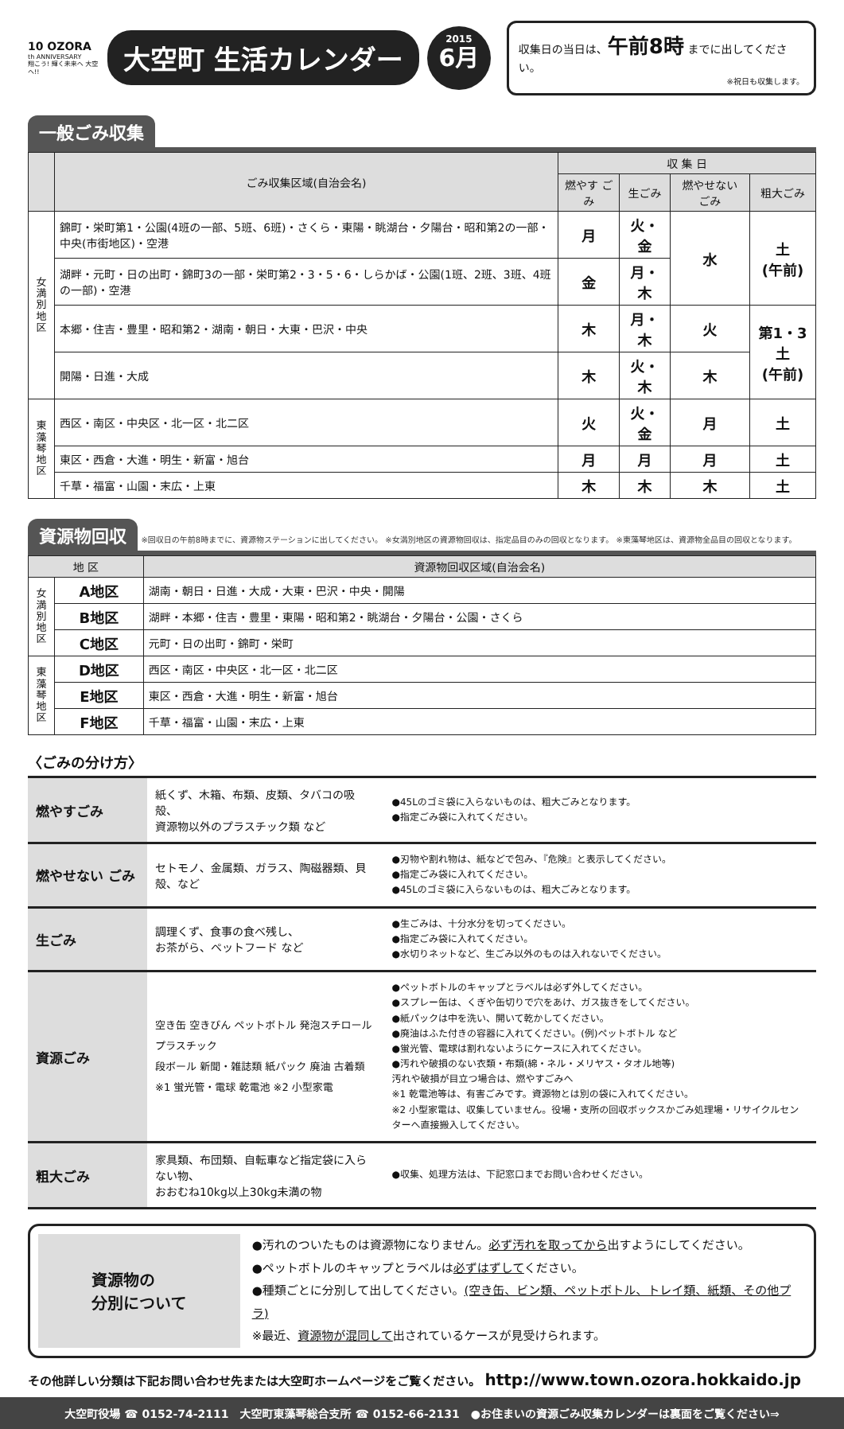10 OZORA
th ANNIVERSARY
翔こう! 輝く未来へ 大空へ!!
大空町 生活カレンダー
2015
6月
収集日の当日は、午前8時 までに出してください。
※祝日も収集します。
一般ごみ収集
| | ごみ収集区域(自治会名) | 収 集 日 | | | |
| --- | --- | --- | --- | --- | --- |
| | | 燃やす ごみ | 生ごみ | 燃やせない ごみ | 粗大ごみ |
| 女満別地区 | 錦町・栄町第1・公園(4班の一部、5班、6班)・さくら・東陽・眺湖台・夕陽台・昭和第2の一部・中央(市街地区)・空港 | 月 | 火・金 | 水 | 土 (午前) |
| | 湖畔・元町・日の出町・錦町3の一部・栄町第2・3・5・6・しらかば・公園(1班、2班、3班、4班の一部)・空港 | 金 | 月・木 | | |
| | 本郷・住吉・豊里・昭和第2・湖南・朝日・大東・巴沢・中央 | 木 | 月・木 | 火 | 第1・3土 (午前) |
| | 開陽・日進・大成 | 木 | 火・木 | 木 | |
| 東藻琴地区 | 西区・南区・中央区・北一区・北二区 | 火 | 火・金 | 月 | 土 |
| | 東区・西倉・大進・明生・新富・旭台 | 月 | 月 | 月 | 土 |
| | 千草・福富・山園・末広・上東 | 木 | 木 | 木 | 土 |
資源物回収 ※回収日の午前8時までに、資源物ステーションに出してください。 ※女満別地区の資源物回収は、指定品目のみの回収となります。 ※東藻琴地区は、資源物全品目の回収となります。
| 地 区 | | 資源物回収区域(自治会名) |
| --- | --- | --- |
| 女満別地区 | A地区 | 湖南・朝日・日進・大成・大東・巴沢・中央・開陽 |
| | B地区 | 湖畔・本郷・住吉・豊里・東陽・昭和第2・眺湖台・夕陽台・公園・さくら |
| | C地区 | 元町・日の出町・錦町・栄町 |
| 東藻琴地区 | D地区 | 西区・南区・中央区・北一区・北二区 |
| | E地区 | 東区・西倉・大進・明生・新富・旭台 |
| | F地区 | 千草・福富・山園・末広・上東 |
〈ごみの分け方〉
| 燃やすごみ | 紙くず、木箱、布類、皮類、タバコの吸殻、 資源物以外のプラスチック類 など | ●45Lのゴミ袋に入らないものは、粗大ごみとなります。 ●指定ごみ袋に入れてください。 |
| 燃やせない ごみ | セトモノ、金属類、ガラス、陶磁器類、貝殻、など | ●刃物や割れ物は、紙などで包み、『危険』と表示してください。 ●指定ごみ袋に入れてください。 ●45Lのゴミ袋に入らないものは、粗大ごみとなります。 |
| 生ごみ | 調理くず、食事の食べ残し、 お茶がら、ペットフード など | ●生ごみは、十分水分を切ってください。 ●指定ごみ袋に入れてください。 ●水切りネットなど、生ごみ以外のものは入れないでください。 |
| 資源ごみ | 空き缶 空きびん ペットボトル 発泡スチロール プラスチック 段ボール 新聞・雑誌類 紙パック 廃油 古着類 ※1 蛍光管・電球 乾電池 ※2 小型家電 | ●ペットボトルのキャップとラベルは必ず外してください。 ●スプレー缶は、くぎや缶切りで穴をあけ、ガス抜きをしてください。 ●紙パックは中を洗い、開いて乾かしてください。 ●廃油はふた付きの容器に入れてください。(例)ペットボトル など ●蛍光管、電球は割れないようにケースに入れてください。 ●汚れや破損のない衣類・布類(綿・ネル・メリヤス・タオル地等) 汚れや破損が目立つ場合は、燃やすごみへ ※1 乾電池等は、有害ごみです。資源物とは別の袋に入れてください。 ※2 小型家電は、収集していません。役場・支所の回収ボックスかごみ処理場・リサイクルセンターへ直接搬入してください。 |
| 粗大ごみ | 家具類、布団類、自転車など指定袋に入らない物、 おおむね10kg以上30kg未満の物 | ●収集、処理方法は、下記窓口までお問い合わせください。 |
資源物の
分別について
●汚れのついたものは資源物になりません。必ず汚れを取ってから出すようにしてください。
●ペットボトルのキャップとラベルは必ずはずしてください。
●種類ごとに分別して出してください。(空き缶、ビン類、ペットボトル、トレイ類、紙類、その他プラ)
※最近、資源物が混同して出されているケースが見受けられます。
その他詳しい分類は下記お問い合わせ先または大空町ホームページをご覧ください。 http://www.town.ozora.hokkaido.jp
大空町役場 ☎ 0152-74-2111　大空町東藻琴総合支所 ☎ 0152-66-2131　●お住まいの資源ごみ収集カレンダーは裏面をご覧ください⇒